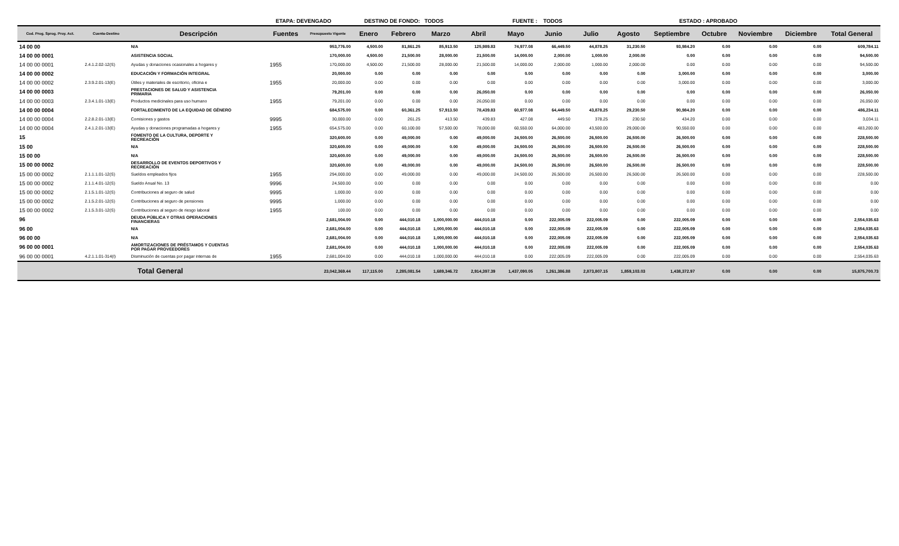ETAPA: DEVENGADO DESTINO DE FONDO: TODOS FUENTE : TODOS ESTADO : APROBADO
| Cod. Prog. Sprog. Proy. Act. | Cuenta-Destino | Descripción | Fuentes | Presupuesto Vigente | Enero | Febrero | Marzo | Abril | Mayo | Junio | Julio | Agosto | Septiembre | Octubre | Noviembre | Diciembre | Total General |
| --- | --- | --- | --- | --- | --- | --- | --- | --- | --- | --- | --- | --- | --- | --- | --- | --- | --- |
| 14 00 00 | | N/A | | 953,776.00 | 4,500.00 | 81,861.25 | 85,913.50 | 125,989.83 | 74,977.08 | 66,449.50 | 44,878.25 | 31,230.50 | 93,984.20 | 0.00 | 0.00 | 0.00 | 609,784.11 |
| 14 00 00 0001 | | ASISTENCIA SOCIAL | | 170,000.00 | 4,500.00 | 21,500.00 | 28,000.00 | 21,500.00 | 14,000.00 | 2,000.00 | 1,000.00 | 2,000.00 | 0.00 | 0.00 | 0.00 | 0.00 | 94,500.00 |
| 14 00 00 0001 | 2.4.1.2.02-12(S) | Ayudas y donaciones ocasionales a hogares y | 1955 | 170,000.00 | 4,500.00 | 21,500.00 | 28,000.00 | 21,500.00 | 14,000.00 | 2,000.00 | 1,000.00 | 2,000.00 | 0.00 | 0.00 | 0.00 | 0.00 | 94,500.00 |
| 14 00 00 0002 | | EDUCACIÓN Y FORMACIÓN INTEGRAL | | 20,000.00 | 0.00 | 0.00 | 0.00 | 0.00 | 0.00 | 0.00 | 0.00 | 0.00 | 3,000.00 | 0.00 | 0.00 | 0.00 | 3,000.00 |
| 14 00 00 0002 | 2.3.9.2.01-13(E) | Útiles y materiales de escritorio, oficina e | 1955 | 20,000.00 | 0.00 | 0.00 | 0.00 | 0.00 | 0.00 | 0.00 | 0.00 | 0.00 | 3,000.00 | 0.00 | 0.00 | 0.00 | 3,000.00 |
| 14 00 00 0003 | | PRESTACIONES DE SALUD Y ASISTENCIA PRIMARIA | | 79,201.00 | 0.00 | 0.00 | 0.00 | 26,050.00 | 0.00 | 0.00 | 0.00 | 0.00 | 0.00 | 0.00 | 0.00 | 0.00 | 26,050.00 |
| 14 00 00 0003 | 2.3.4.1.01-13(E) | Productos medicinales para uso humano | 1955 | 79,201.00 | 0.00 | 0.00 | 0.00 | 26,050.00 | 0.00 | 0.00 | 0.00 | 0.00 | 0.00 | 0.00 | 0.00 | 0.00 | 26,050.00 |
| 14 00 00 0004 | | FORTALECIMIENTO DE LA EQUIDAD DE GÉNERO | | 684,575.00 | 0.00 | 60,361.25 | 57,913.50 | 78,439.83 | 60,977.08 | 64,449.50 | 43,878.25 | 29,230.50 | 90,984.20 | 0.00 | 0.00 | 0.00 | 486,234.11 |
| 14 00 00 0004 | 2.2.8.2.01-13(E) | Comisiones y gastos | 9995 | 30,000.00 | 0.00 | 261.25 | 413.50 | 439.83 | 427.08 | 449.50 | 378.25 | 230.50 | 434.20 | 0.00 | 0.00 | 0.00 | 3,034.11 |
| 14 00 00 0004 | 2.4.1.2.01-13(E) | Ayudas y donaciones programadas a hogares y | 1955 | 654,575.00 | 0.00 | 60,100.00 | 57,500.00 | 78,000.00 | 60,550.00 | 64,000.00 | 43,500.00 | 29,000.00 | 90,550.00 | 0.00 | 0.00 | 0.00 | 483,200.00 |
| 15 | | FOMENTO DE LA CULTURA, DEPORTE Y RECREACIÓN | | 320,600.00 | 0.00 | 49,000.00 | 0.00 | 49,000.00 | 24,500.00 | 26,500.00 | 26,500.00 | 26,500.00 | 26,500.00 | 0.00 | 0.00 | 0.00 | 228,500.00 |
| 15 00 | | N/A | | 320,600.00 | 0.00 | 49,000.00 | 0.00 | 49,000.00 | 24,500.00 | 26,500.00 | 26,500.00 | 26,500.00 | 26,500.00 | 0.00 | 0.00 | 0.00 | 228,500.00 |
| 15 00 00 | | N/A | | 320,600.00 | 0.00 | 49,000.00 | 0.00 | 49,000.00 | 24,500.00 | 26,500.00 | 26,500.00 | 26,500.00 | 26,500.00 | 0.00 | 0.00 | 0.00 | 228,500.00 |
| 15 00 00 0002 | | DESARROLLO DE EVENTOS DEPORTIVOS Y RECREACIÓN | | 320,600.00 | 0.00 | 49,000.00 | 0.00 | 49,000.00 | 24,500.00 | 26,500.00 | 26,500.00 | 26,500.00 | 26,500.00 | 0.00 | 0.00 | 0.00 | 228,500.00 |
| 15 00 00 0002 | 2.1.1.1.01-12(S) | Sueldos empleados fijos | 1955 | 294,000.00 | 0.00 | 49,000.00 | 0.00 | 49,000.00 | 24,500.00 | 26,500.00 | 26,500.00 | 26,500.00 | 26,500.00 | 0.00 | 0.00 | 0.00 | 228,500.00 |
| 15 00 00 0002 | 2.1.1.4.01-12(S) | Sueldo Anual No. 13 | 9996 | 24,500.00 | 0.00 | 0.00 | 0.00 | 0.00 | 0.00 | 0.00 | 0.00 | 0.00 | 0.00 | 0.00 | 0.00 | 0.00 | 0.00 |
| 15 00 00 0002 | 2.1.5.1.01-12(S) | Contribuciones al seguro de salud | 9995 | 1,000.00 | 0.00 | 0.00 | 0.00 | 0.00 | 0.00 | 0.00 | 0.00 | 0.00 | 0.00 | 0.00 | 0.00 | 0.00 | 0.00 |
| 15 00 00 0002 | 2.1.5.2.01-12(S) | Contribuciones al seguro de pensiones | 9995 | 1,000.00 | 0.00 | 0.00 | 0.00 | 0.00 | 0.00 | 0.00 | 0.00 | 0.00 | 0.00 | 0.00 | 0.00 | 0.00 | 0.00 |
| 15 00 00 0002 | 2.1.5.3.01-12(S) | Contribuciones al seguro de riesgo laboral | 1955 | 100.00 | 0.00 | 0.00 | 0.00 | 0.00 | 0.00 | 0.00 | 0.00 | 0.00 | 0.00 | 0.00 | 0.00 | 0.00 | 0.00 |
| 96 | | DEUDA PÚBLICA Y OTRAS OPERACIONES FINANCIERAS | | 2,681,004.00 | 0.00 | 444,010.18 | 1,000,000.00 | 444,010.18 | 0.00 | 222,005.09 | 222,005.09 | 0.00 | 222,005.09 | 0.00 | 0.00 | 0.00 | 2,554,035.63 |
| 96 00 | | N/A | | 2,681,004.00 | 0.00 | 444,010.18 | 1,000,000.00 | 444,010.18 | 0.00 | 222,005.09 | 222,005.09 | 0.00 | 222,005.09 | 0.00 | 0.00 | 0.00 | 2,554,035.63 |
| 96 00 00 | | N/A | | 2,681,004.00 | 0.00 | 444,010.18 | 1,000,000.00 | 444,010.18 | 0.00 | 222,005.09 | 222,005.09 | 0.00 | 222,005.09 | 0.00 | 0.00 | 0.00 | 2,554,035.63 |
| 96 00 00 0001 | | AMORTIZACIONES DE PRÉSTAMOS Y CUENTAS POR PAGAR PROVEEDORES | | 2,681,004.00 | 0.00 | 444,010.18 | 1,000,000.00 | 444,010.18 | 0.00 | 222,005.09 | 222,005.09 | 0.00 | 222,005.09 | 0.00 | 0.00 | 0.00 | 2,554,035.63 |
| 96 00 00 0001 | 4.2.1.1.01-314(I) | Disminución de cuentas por pagar internas de | 1955 | 2,681,004.00 | 0.00 | 444,010.18 | 1,000,000.00 | 444,010.18 | 0.00 | 222,005.09 | 222,005.09 | 0.00 | 222,005.09 | 0.00 | 0.00 | 0.00 | 2,554,035.63 |
| Total General | | | | 23,042,369.44 | 117,115.00 | 2,285,081.54 | 1,689,346.72 | 2,914,397.39 | 1,437,090.05 | 1,261,386.88 | 2,873,807.15 | 1,859,103.03 | 1,438,372.97 | 0.00 | 0.00 | 0.00 | 15,875,700.73 |